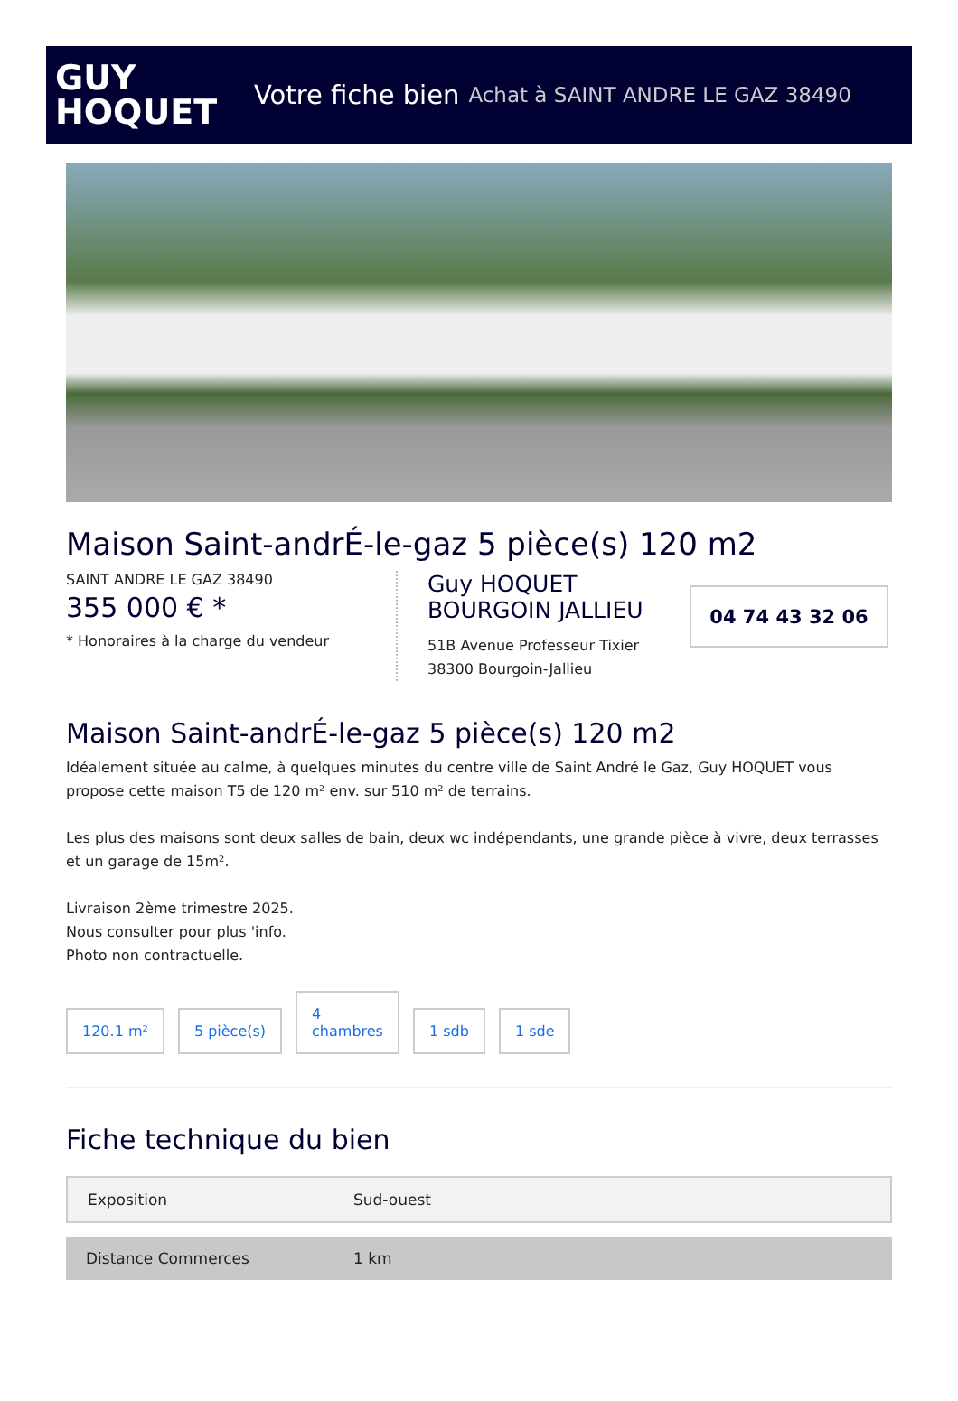GUY
HOQUET
Votre fiche bien Achat à SAINT ANDRE LE GAZ 38490
Maison Saint-andrÉ-le-gaz 5 pièce(s) 120 m2
SAINT ANDRE LE GAZ 38490
355 000 € *
* Honoraires à la charge du vendeur
Guy HOQUET BOURGOIN JALLIEU
51B Avenue Professeur Tixier
38300 Bourgoin-Jallieu
04 74 43 32 06
Maison Saint-andrÉ-le-gaz 5 pièce(s) 120 m2
Idéalement située au calme, à quelques minutes du centre ville de Saint André le Gaz, Guy HOQUET vous propose cette maison T5 de 120 m² env. sur 510 m² de terrains.
Les plus des maisons sont deux salles de bain, deux wc indépendants, une grande pièce à vivre, deux terrasses et un garage de 15m².
Livraison 2ème trimestre 2025.
Nous consulter pour plus 'info.
Photo non contractuelle.
120.1 m²
5 pièce(s)
4
chambres
1 sdb
1 sde
Fiche technique du bien
| Exposition | Sud-ouest |
| Distance Commerces | 1 km |